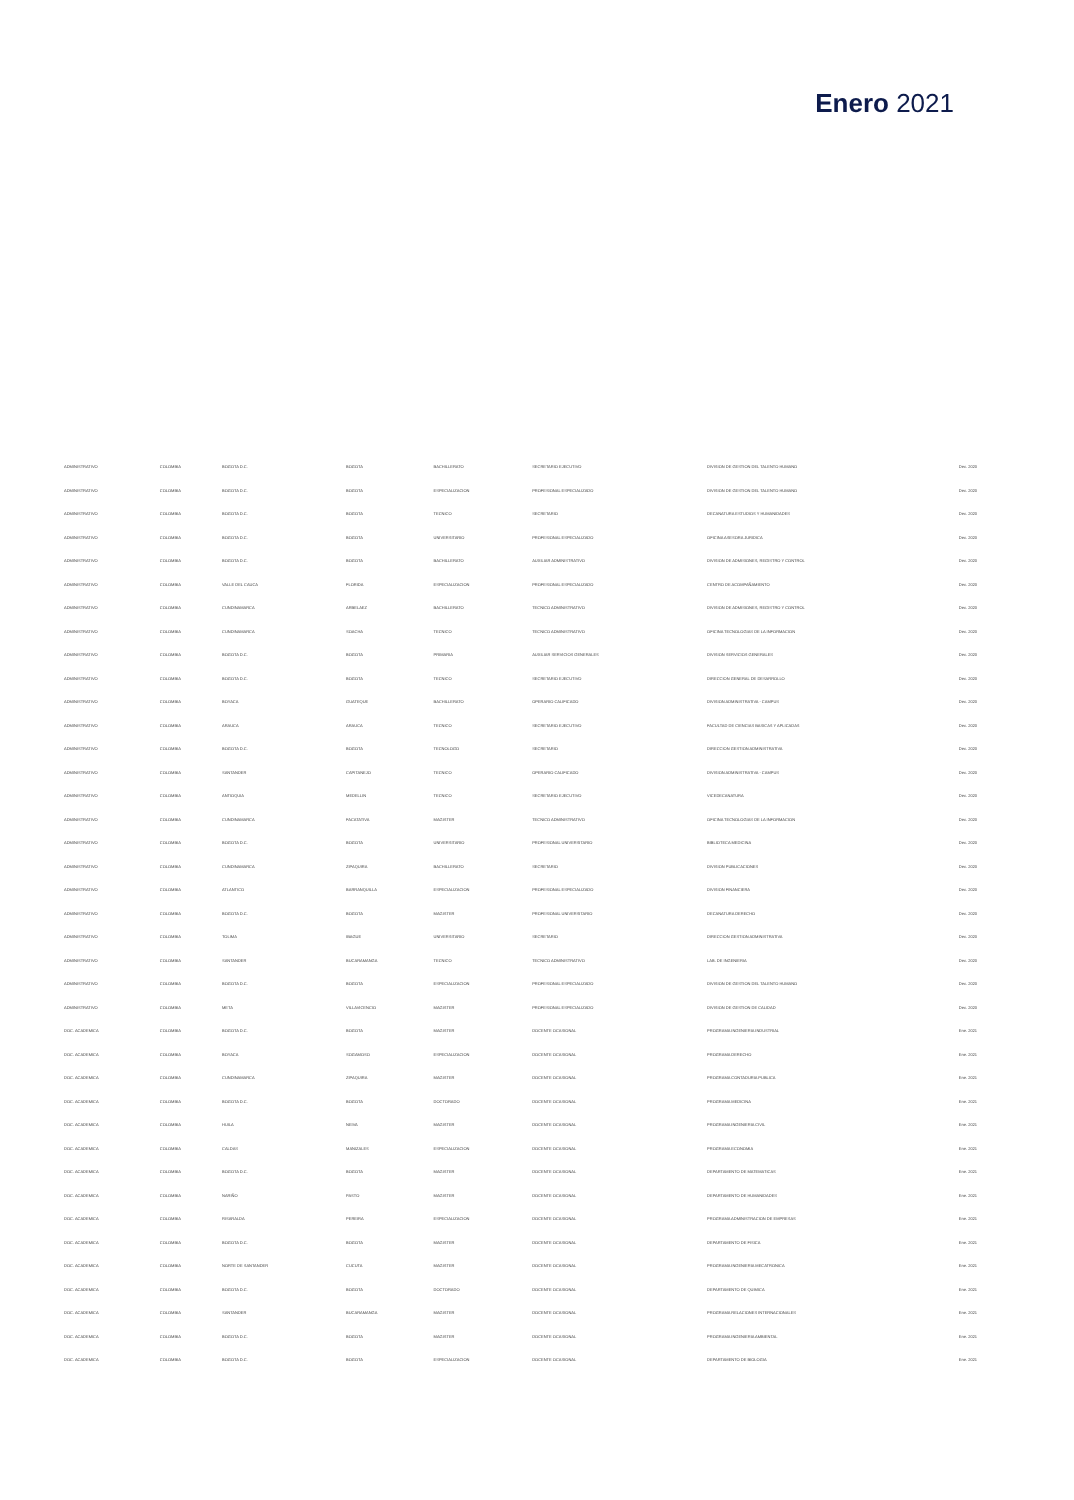Enero 2021
| ADMINISTRATIVO | COLOMBIA | BOGOTA D.C. | BOGOTA | BACHILLERATO | SECRETARIO EJECUTIVO | DIVISION DE GESTION DEL TALENTO HUMANO | Dec. 2020 |
| ADMINISTRATIVO | COLOMBIA | BOGOTA D.C. | BOGOTA | ESPECIALIZACION | PROFESIONAL ESPECIALIZADO | DIVISION DE GESTION DEL TALENTO HUMANO | Dec. 2020 |
| ADMINISTRATIVO | COLOMBIA | BOGOTA D.C. | BOGOTA | TECNICO | SECRETARIO | DECANATURA ESTUDIOS Y HUMANIDADES | Dec. 2020 |
| ADMINISTRATIVO | COLOMBIA | BOGOTA D.C. | BOGOTA | UNIVERSITARIO | PROFESIONAL ESPECIALIZADO | OFICINA ASESORA JURIDICA | Dec. 2020 |
| ADMINISTRATIVO | COLOMBIA | BOGOTA D.C. | BOGOTA | BACHILLERATO | AUXILIAR ADMINISTRATIVO | DIVISION DE ADMISIONES, REGISTRO Y CONTROL | Dec. 2020 |
| ADMINISTRATIVO | COLOMBIA | VALLE DEL CAUCA | FLORIDA | ESPECIALIZACION | PROFESIONAL ESPECIALIZADO | CENTRO DE ACOMPAÑAMIENTO | Dec. 2020 |
| ADMINISTRATIVO | COLOMBIA | CUNDINAMARCA | ARBELAEZ | BACHILLERATO | TECNICO ADMINISTRATIVO | DIVISION DE ADMISIONES, REGISTRO Y CONTROL | Dec. 2020 |
| ADMINISTRATIVO | COLOMBIA | CUNDINAMARCA | SOACHA | TECNICO | TECNICO ADMINISTRATIVO | OFICINA TECNOLOGIAS DE LA INFORMACION | Dec. 2020 |
| ADMINISTRATIVO | COLOMBIA | BOGOTA D.C. | BOGOTA | PRIMARIA | AUXILIAR SERVICIOS GENERALES | DIVISION SERVICIOS GENERALES | Dec. 2020 |
| ADMINISTRATIVO | COLOMBIA | BOGOTA D.C. | BOGOTA | TECNICO | SECRETARIO EJECUTIVO | DIRECCION GENERAL DE DESARROLLO | Dec. 2020 |
| ADMINISTRATIVO | COLOMBIA | BOYACA | GUATEQUE | BACHILLERATO | OPERARIO CALIFICADO | DIVISION ADMINISTRATIVA - CAMPUS | Dec. 2020 |
| ADMINISTRATIVO | COLOMBIA | ARAUCA | ARAUCA | TECNICO | SECRETARIO EJECUTIVO | FACULTAD DE CIENCIAS BASICAS Y APLICADAS | Dec. 2020 |
| ADMINISTRATIVO | COLOMBIA | BOGOTA D.C. | BOGOTA | TECNOLOGO | SECRETARIO | DIRECCION GESTION ADMINISTRATIVA | Dec. 2020 |
| ADMINISTRATIVO | COLOMBIA | SANTANDER | CAPITANEJO | TECNICO | OPERARIO CALIFICADO | DIVISION ADMINISTRATIVA - CAMPUS | Dec. 2020 |
| ADMINISTRATIVO | COLOMBIA | ANTIOQUIA | MEDELLIN | TECNICO | SECRETARIO EJECUTIVO | VICEDECANATURA | Dec. 2020 |
| ADMINISTRATIVO | COLOMBIA | CUNDINAMARCA | FACATATIVA | MAGISTER | TECNICO ADMINISTRATIVO | OFICINA TECNOLOGIAS DE LA INFORMACION | Dec. 2020 |
| ADMINISTRATIVO | COLOMBIA | BOGOTA D.C. | BOGOTA | UNIVERSITARIO | PROFESIONAL UNIVERSITARIO | BIBLIOTECA MEDICINA | Dec. 2020 |
| ADMINISTRATIVO | COLOMBIA | CUNDINAMARCA | ZIPAQUIRA | BACHILLERATO | SECRETARIO | DIVISION PUBLICACIONES | Dec. 2020 |
| ADMINISTRATIVO | COLOMBIA | ATLANTICO | BARRANQUILLA | ESPECIALIZACION | PROFESIONAL ESPECIALIZADO | DIVISION FINANCIERA | Dec. 2020 |
| ADMINISTRATIVO | COLOMBIA | BOGOTA D.C. | BOGOTA | MAGISTER | PROFESIONAL UNIVERSITARIO | DECANATURA DERECHO | Dec. 2020 |
| ADMINISTRATIVO | COLOMBIA | TOLIMA | IBAGUE | UNIVERSITARIO | SECRETARIO | DIRECCION GESTION ADMINISTRATIVA | Dec. 2020 |
| ADMINISTRATIVO | COLOMBIA | SANTANDER | BUCARAMANGA | TECNICO | TECNICO ADMINISTRATIVO | LAB. DE INGENIERIA | Dec. 2020 |
| ADMINISTRATIVO | COLOMBIA | BOGOTA D.C. | BOGOTA | ESPECIALIZACION | PROFESIONAL ESPECIALIZADO | DIVISION DE GESTION DEL TALENTO HUMANO | Dec. 2020 |
| ADMINISTRATIVO | COLOMBIA | META | VILLAVICENCIO | MAGISTER | PROFESIONAL ESPECIALIZADO | DIVISION DE GESTION DE CALIDAD | Dec. 2020 |
| DOC. ACADEMICA | COLOMBIA | BOGOTA D.C. | BOGOTA | MAGISTER | DOCENTE OCASIONAL | PROGRAMA INGENIERIA INDUSTRIAL | Ene. 2021 |
| DOC. ACADEMICA | COLOMBIA | BOYACA | SOGAMOSO | ESPECIALIZACION | DOCENTE OCASIONAL | PROGRAMA DERECHO | Ene. 2021 |
| DOC. ACADEMICA | COLOMBIA | CUNDINAMARCA | ZIPAQUIRA | MAGISTER | DOCENTE OCASIONAL | PROGRAMA CONTADURIA PUBLICA | Ene. 2021 |
| DOC. ACADEMICA | COLOMBIA | BOGOTA D.C. | BOGOTA | DOCTORADO | DOCENTE OCASIONAL | PROGRAMA MEDICINA | Ene. 2021 |
| DOC. ACADEMICA | COLOMBIA | HUILA | NEIVA | MAGISTER | DOCENTE OCASIONAL | PROGRAMA INGENIERIA CIVIL | Ene. 2021 |
| DOC. ACADEMICA | COLOMBIA | CALDAS | MANIZALES | ESPECIALIZACION | DOCENTE OCASIONAL | PROGRAMA ECONOMIA | Ene. 2021 |
| DOC. ACADEMICA | COLOMBIA | BOGOTA D.C. | BOGOTA | MAGISTER | DOCENTE OCASIONAL | DEPARTAMENTO DE MATEMATICAS | Ene. 2021 |
| DOC. ACADEMICA | COLOMBIA | NARIÑO | PASTO | MAGISTER | DOCENTE OCASIONAL | DEPARTAMENTO DE HUMANIDADES | Ene. 2021 |
| DOC. ACADEMICA | COLOMBIA | RISARALDA | PEREIRA | ESPECIALIZACION | DOCENTE OCASIONAL | PROGRAMA ADMINISTRACION DE EMPRESAS | Ene. 2021 |
| DOC. ACADEMICA | COLOMBIA | BOGOTA D.C. | BOGOTA | MAGISTER | DOCENTE OCASIONAL | DEPARTAMENTO DE FISICA | Ene. 2021 |
| DOC. ACADEMICA | COLOMBIA | NORTE DE SANTANDER | CUCUTA | MAGISTER | DOCENTE OCASIONAL | PROGRAMA INGENIERIA MECATRONICA | Ene. 2021 |
| DOC. ACADEMICA | COLOMBIA | BOGOTA D.C. | BOGOTA | DOCTORADO | DOCENTE OCASIONAL | DEPARTAMENTO DE QUIMICA | Ene. 2021 |
| DOC. ACADEMICA | COLOMBIA | SANTANDER | BUCARAMANGA | MAGISTER | DOCENTE OCASIONAL | PROGRAMA RELACIONES INTERNACIONALES | Ene. 2021 |
| DOC. ACADEMICA | COLOMBIA | BOGOTA D.C. | BOGOTA | MAGISTER | DOCENTE OCASIONAL | PROGRAMA INGENIERIA AMBIENTAL | Ene. 2021 |
| DOC. ACADEMICA | COLOMBIA | BOGOTA D.C. | BOGOTA | ESPECIALIZACION | DOCENTE OCASIONAL | DEPARTAMENTO DE BIOLOGIA | Ene. 2021 |